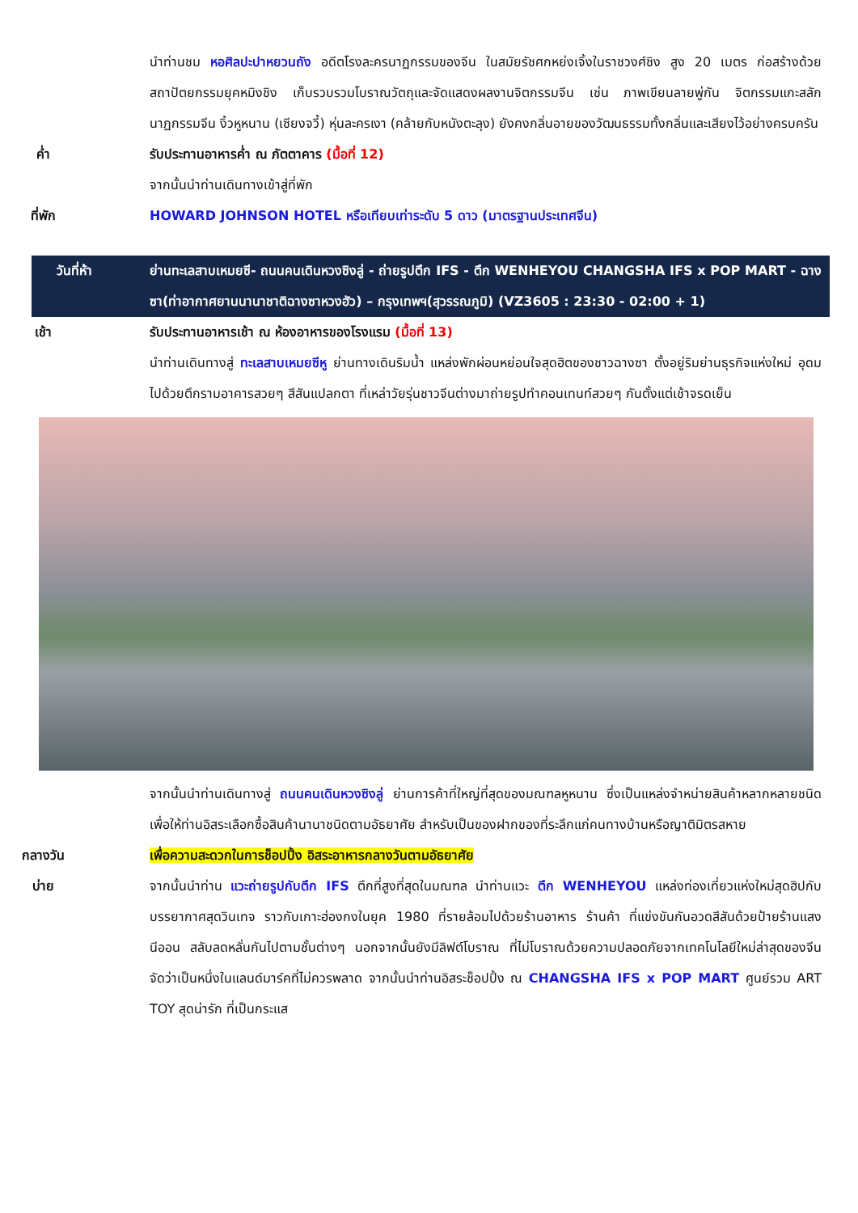นำท่านชม หอศิลปะปาหยวนถัง อดีตโรงละครนาฏกรรมของจีน ในสมัยรัชศกหย่งเจิ้งในราชวงศ์ชิง สูง 20 เมตร ก่อสร้างด้วยสถาปัตยกรรมยุคหมิงชิง เก็บรวบรวมโบราณวัตถุและจัดแสดงผลงานจิตกรรมจีน เช่น ภาพเขียนลายพู่กัน จิตกรรมแกะสลัก นาฏกรรมจีน งิ้วหูหนาน (เซียงจวี้) หุ่นละครเงา (คล้ายกับหนังตะลุง) ยังคงกลิ่นอายของวัฒนธรรมทั้งกลิ่นและเสียงไว้อย่างครบครัน
ค่ำ รับประทานอาหารค่ำ ณ ภัตตาคาร (มื้อที่ 12)
จากนั้นนำท่านเดินทางเข้าสู่ที่พัก
ที่พัก HOWARD JOHNSON HOTEL หรือเทียบเท่าระดับ 5 ดาว (มาตรฐานประเทศจีน)
วันที่ห้า ย่านทะเลสาบเหมยซี- ถนนคนเดินหวงซิงลู่ - ถ่ายรูปตึก IFS - ตึก WENHEYOU CHANGSHA IFS x POP MART - ฉางซา(ท่าอากาศยานนานาชาติฉางซาหวงฮัว) – กรุงเทพฯ(สุวรรณภูมิ) (VZ3605 : 23:30 - 02:00 + 1)
เช้า รับประทานอาหารเช้า ณ ห้องอาหารของโรงแรม (มื้อที่ 13)
นำท่านเดินทางสู่ ทะเลสาบเหมยซีหู ย่านทางเดินริมน้ำ แหล่งพักผ่อนหย่อนใจสุดฮิตของชาวฉางซา ตั้งอยู่ริมย่านธุรกิจแห่งใหม่ อุดมไปด้วยตึกรามอาคารสวยๆ สีสันแปลกตา ที่เหล่าวัยรุ่นชาวจีนต่างมาถ่ายรูปทำคอนเทนท์สวยๆ กันตั้งแต่เช้าจรดเย็น
จากนั้นนำท่านเดินทางสู่ ถนนคนเดินหวงซิงลู่ ย่านการค้าที่ใหญ่ที่สุดของมณฑลหูหนาน ซึ่งเป็นแหล่งจำหน่ายสินค้าหลากหลายชนิด เพื่อให้ท่านอิสระเลือกซื้อสินค้านานาชนิดตามอัธยาศัย สำหรับเป็นของฝากของที่ระลึกแก่คนทางบ้านหรือญาติมิตรสหาย
กลางวัน เพื่อความสะดวกในการช็อปปิ้ง อิสระอาหารกลางวันตามอัธยาศัย
บ่าย จากนั้นนำท่าน แวะถ่ายรูปกับตึก IFS ตึกที่สูงที่สุดในมณฑล นำท่านแวะ ตึก WENHEYOU แหล่งท่องเที่ยวแห่งใหม่สุดฮิปกับบรรยากาศสุดวินเทจ ราวกับเกาะฮ่องกงในยุค 1980 ที่รายล้อมไปด้วยร้านอาหาร ร้านค้า ที่แข่งขันกันอวดสีสันด้วยป้ายร้านแสงนีออน สลับลดหลั่นกันไปตามชั้นต่างๆ นอกจากนั้นยังมีลิฟต์โบราณ ที่ไม่โบราณด้วยความปลอดภัยจากเทคโนโลยีใหม่ล่าสุดของจีน จัดว่าเป็นหนึ่งในแลนด์มาร์คที่ไม่ควรพลาด จากนั้นนำท่านอิสระช็อปปิ้ง ณ CHANGSHA IFS x POP MART ศูนย์รวม ART TOY สุดน่ารัก ที่เป็นกระแส